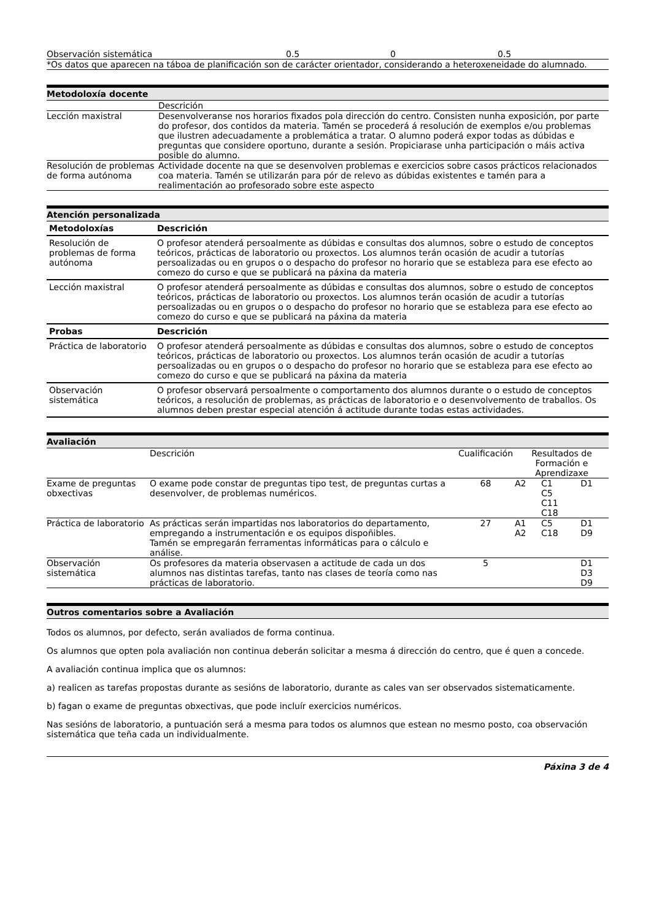| Observación sistemática | 0.5 | 0 | 0.5 |
| *Os datos que aparecen na táboa de planificación son de carácter orientador, considerando a heteroxeneidade do alumnado. | | | |
Metodoloxía docente
| | Descrición |
| Lección maxistral | Desenvolveranse nos horarios fixados pola dirección do centro. Consisten nunha exposición, por parte do profesor, dos contidos da materia. Tamén se procederá á resolución de exemplos e/ou problemas que ilustren adecuadamente a problemática a tratar. O alumno poderá expor todas as dúbidas e preguntas que considere oportuno, durante a sesión. Propiciarase unha participación o máis activa posible do alumno. |
| Resolución de problemas de forma autónoma | Actividade docente na que se desenvolven problemas e exercicios sobre casos prácticos relacionados coa materia. Tamén se utilizarán para pór de relevo as dúbidas existentes e tamén para a realimentación ao profesorado sobre este aspecto |
Atención personalizada
| Metodoloxías | Descrición |
| --- | --- |
| Resolución de problemas de forma autónoma | O profesor atenderá persoalmente as dúbidas e consultas dos alumnos, sobre o estudo de conceptos teóricos, prácticas de laboratorio ou proxectos. Los alumnos terán ocasión de acudir a tutorías persoalizadas ou en grupos o o despacho do profesor no horario que se estableza para ese efecto ao comezo do curso e que se publicará na páxina da materia |
| Lección maxistral | O profesor atenderá persoalmente as dúbidas e consultas dos alumnos, sobre o estudo de conceptos teóricos, prácticas de laboratorio ou proxectos. Los alumnos terán ocasión de acudir a tutorías persoalizadas ou en grupos o o despacho do profesor no horario que se estableza para ese efecto ao comezo do curso e que se publicará na páxina da materia |
| Probas | Descrición |
| Práctica de laboratorio | O profesor atenderá persoalmente as dúbidas e consultas dos alumnos, sobre o estudo de conceptos teóricos, prácticas de laboratorio ou proxectos. Los alumnos terán ocasión de acudir a tutorías persoalizadas ou en grupos o o despacho do profesor no horario que se estableza para ese efecto ao comezo do curso e que se publicará na páxina da materia |
| Observación sistemática | O profesor observará persoalmente o comportamento dos alumnos durante o o estudo de conceptos teóricos, a resolución de problemas, as prácticas de laboratorio e o desenvolvemento de traballos. Os alumnos deben prestar especial atención á actitude durante todas estas actividades. |
Avaliación
| | Descrición | Cualificación | Resultados de Formación e Aprendizaxe | | |
| Exame de preguntas obxectivas | O exame pode constar de preguntas tipo test, de preguntas curtas a desenvolver, de problemas numéricos. | 68 | A2 | C1 C5 C11 C18 | D1 |
| Práctica de laboratorio | As prácticas serán impartidas nos laboratorios do departamento, empregando a instrumentación e os equipos dispoñibles. Tamén se empregarán ferramentas informáticas para o cálculo e análise. | 27 | A1 A2 | C5 C18 | D1 D9 |
| Observación sistemática | Os profesores da materia observasen a actitude de cada un dos alumnos nas distintas tarefas, tanto nas clases de teoría como nas prácticas de laboratorio. | 5 | | | D1 D3 D9 |
Outros comentarios sobre a Avaliación
Todos os alumnos, por defecto, serán avaliados de forma continua.
Os alumnos que opten pola avaliación non continua deberán solicitar a mesma á dirección do centro, que é quen a concede.
A avaliación continua implica que os alumnos:
a) realicen as tarefas propostas durante as sesións de laboratorio, durante as cales van ser observados sistematicamente.
b) fagan o exame de preguntas obxectivas, que pode incluír exercicios numéricos.
Nas sesións de laboratorio, a puntuación será a mesma para todos os alumnos que estean no mesmo posto, coa observación sistemática que teña cada un individualmente.
Páxina 3 de 4